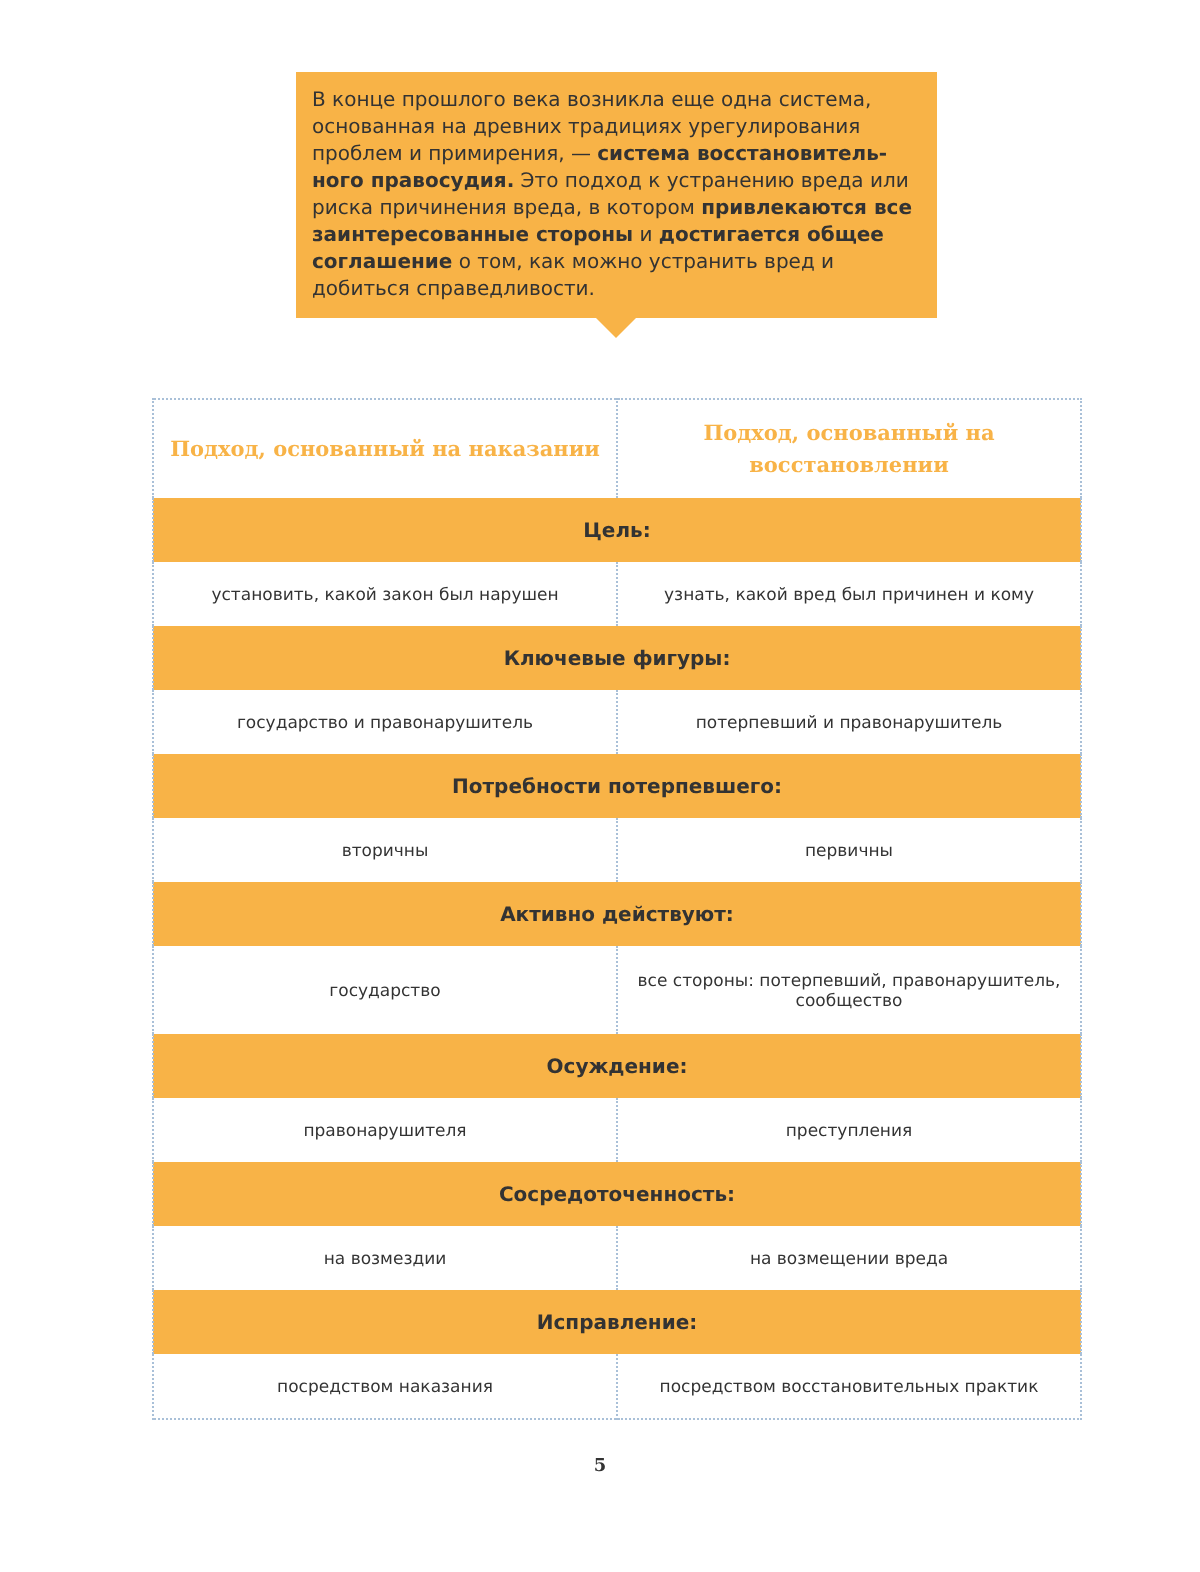В конце прошлого века возникла еще одна система, основанная на древних традициях урегулирования проблем и примирения, — система восстановитель­ного правосудия. Это подход к устранению вреда или риска причинения вреда, в котором привлекаются все заинтересованные стороны и достигается общее соглашение о том, как можно устранить вред и добиться справедливости.
| Подход, основанный на наказании | Подход, основанный на восстановлении |
| --- | --- |
| Цель: | |
| установить, какой закон был нарушен | узнать, какой вред был причинен и кому |
| Ключевые фигуры: | |
| государство и правонарушитель | потерпевший и правонарушитель |
| Потребности потерпевшего: | |
| вторичны | первичны |
| Активно действуют: | |
| государство | все стороны: потерпевший, правонарушитель, сообщество |
| Осуждение: | |
| правонарушителя | преступления |
| Сосредоточенность: | |
| на возмездии | на возмещении вреда |
| Исправление: | |
| посредством наказания | посредством восстановительных практик |
5